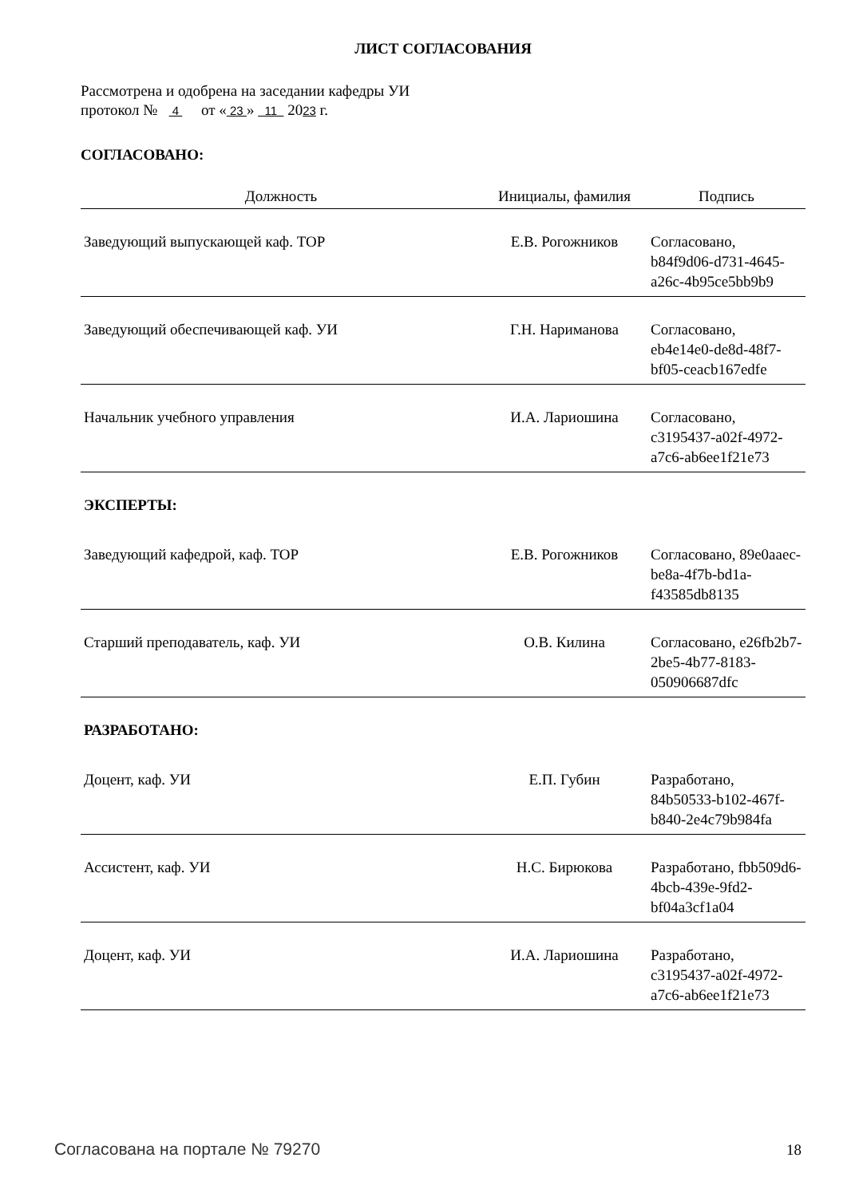ЛИСТ СОГЛАСОВАНИЯ
Рассмотрена и одобрена на заседании кафедры УИ
протокол № 4 от « 23 » 11 2023 г.
СОГЛАСОВАНО:
| Должность | Инициалы, фамилия | Подпись |
| --- | --- | --- |
| Заведующий выпускающей каф. ТОР | Е.В. Рогожников | Согласовано, b84f9d06-d731-4645-a26c-4b95ce5bb9b9 |
| Заведующий обеспечивающей каф. УИ | Г.Н. Нариманова | Согласовано, eb4e14e0-de8d-48f7-bf05-ceacb167edfe |
| Начальник учебного управления | И.А. Лариошина | Согласовано, c3195437-a02f-4972-a7c6-ab6ee1f21e73 |
ЭКСПЕРТЫ:
| Заведующий кафедрой, каф. ТОР | Е.В. Рогожников | Согласовано, 89e0aaec-be8a-4f7b-bd1a-f43585db8135 |
| Старший преподаватель, каф. УИ | О.В. Килина | Согласовано, e26fb2b7-2be5-4b77-8183-050906687dfc |
РАЗРАБОТАНО:
| Доцент, каф. УИ | Е.П. Губин | Разработано, 84b50533-b102-467f-b840-2e4c79b984fa |
| Ассистент, каф. УИ | Н.С. Бирюкова | Разработано, fbb509d6-4bcb-439e-9fd2-bf04a3cf1a04 |
| Доцент, каф. УИ | И.А. Лариошина | Разработано, c3195437-a02f-4972-a7c6-ab6ee1f21e73 |
Согласована на портале № 79270 18